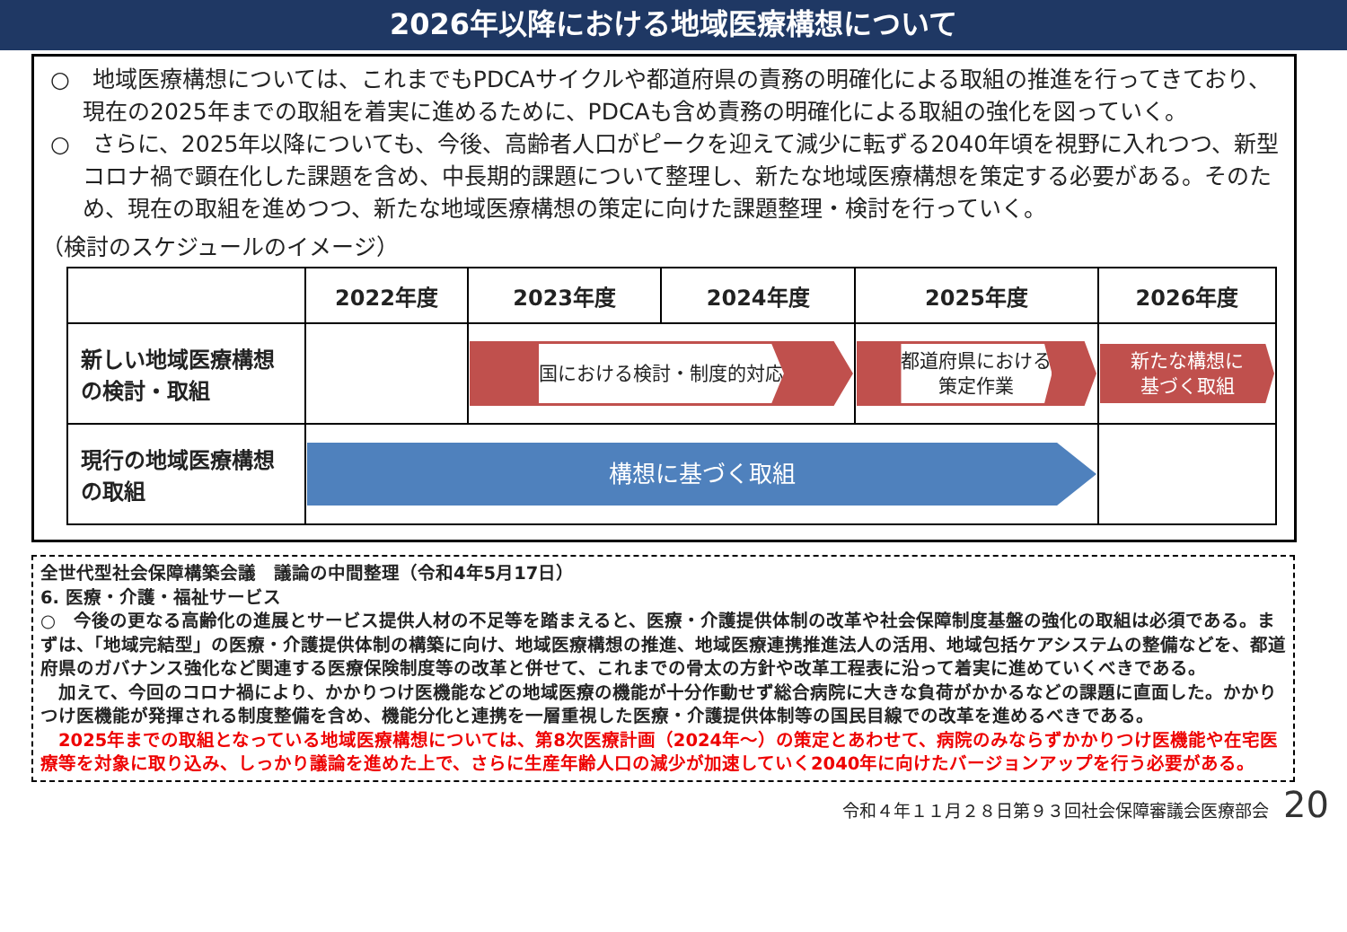2026年以降における地域医療構想について
○　地域医療構想については、これまでもPDCAサイクルや都道府県の責務の明確化による取組の推進を行ってきており、現在の2025年までの取組を着実に進めるために、PDCAも含め責務の明確化による取組の強化を図っていく。
○　さらに、2025年以降についても、今後、高齢者人口がピークを迎えて減少に転ずる2040年頃を視野に入れつつ、新型コロナ禍で顕在化した課題を含め、中長期的課題について整理し、新たな地域医療構想を策定する必要がある。そのため、現在の取組を進めつつ、新たな地域医療構想の策定に向けた課題整理・検討を行っていく。
（検討のスケジュールのイメージ）
| | 2022年度 | 2023年度 | 2024年度 | 2025年度 | 2026年度 |
| --- | --- | --- | --- | --- | --- |
| 新しい地域医療構想の検討・取組 | | 国における検討・制度的対応 | | 都道府県における 策定作業 | 新たな構想に 基づく取組 |
| 現行の地域医療構想の取組 | 構想に基づく取組 | | | | |
全世代型社会保障構築会議　議論の中間整理（令和4年5月17日）
6. 医療・介護・福祉サービス
○　今後の更なる高齢化の進展とサービス提供人材の不足等を踏まえると、医療・介護提供体制の改革や社会保障制度基盤の強化の取組は必須である。まずは、「地域完結型」の医療・介護提供体制の構築に向け、地域医療構想の推進、地域医療連携推進法人の活用、地域包括ケアシステムの整備などを、都道府県のガバナンス強化など関連する医療保険制度等の改革と併せて、これまでの骨太の方針や改革工程表に沿って着実に進めていくべきである。
　加えて、今回のコロナ禍により、かかりつけ医機能などの地域医療の機能が十分作動せず総合病院に大きな負荷がかかるなどの課題に直面した。かかりつけ医機能が発揮される制度整備を含め、機能分化と連携を一層重視した医療・介護提供体制等の国民目線での改革を進めるべきである。
　2025年までの取組となっている地域医療構想については、第8次医療計画（2024年～）の策定とあわせて、病院のみならずかかりつけ医機能や在宅医療等を対象に取り込み、しっかり議論を進めた上で、さらに生産年齢人口の減少が加速していく2040年に向けたバージョンアップを行う必要がある。
令和４年１１月２８日第９３回社会保障審議会医療部会 20